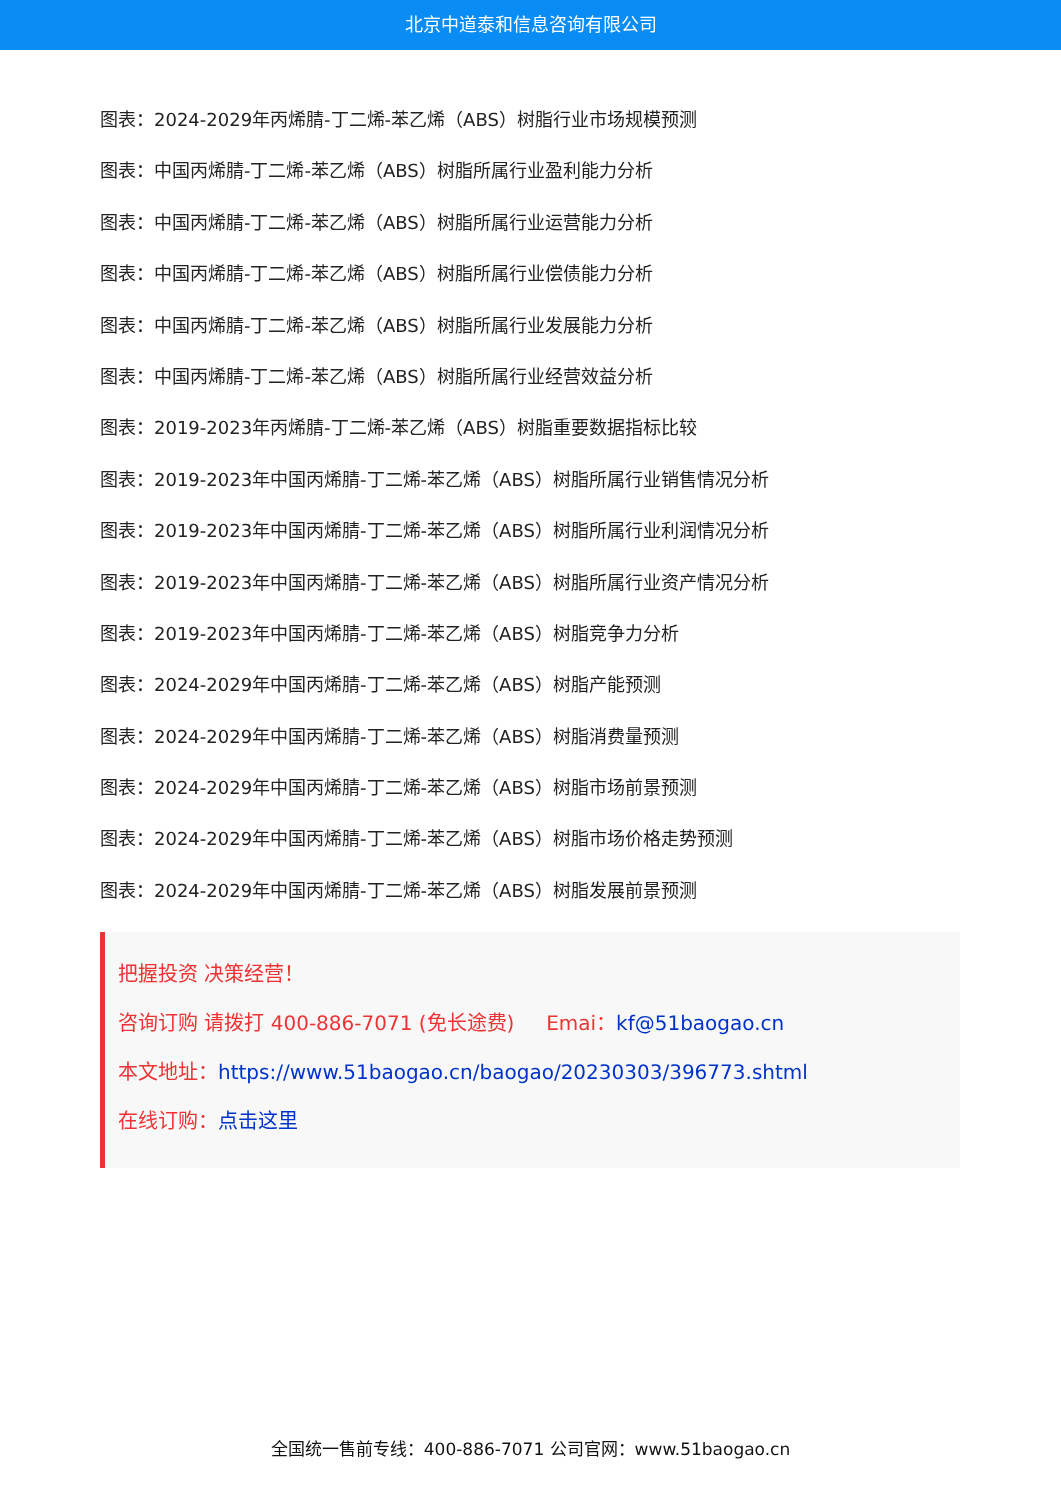北京中道泰和信息咨询有限公司
图表：2024-2029年丙烯腈-丁二烯-苯乙烯（ABS）树脂行业市场规模预测
图表：中国丙烯腈-丁二烯-苯乙烯（ABS）树脂所属行业盈利能力分析
图表：中国丙烯腈-丁二烯-苯乙烯（ABS）树脂所属行业运营能力分析
图表：中国丙烯腈-丁二烯-苯乙烯（ABS）树脂所属行业偿债能力分析
图表：中国丙烯腈-丁二烯-苯乙烯（ABS）树脂所属行业发展能力分析
图表：中国丙烯腈-丁二烯-苯乙烯（ABS）树脂所属行业经营效益分析
图表：2019-2023年丙烯腈-丁二烯-苯乙烯（ABS）树脂重要数据指标比较
图表：2019-2023年中国丙烯腈-丁二烯-苯乙烯（ABS）树脂所属行业销售情况分析
图表：2019-2023年中国丙烯腈-丁二烯-苯乙烯（ABS）树脂所属行业利润情况分析
图表：2019-2023年中国丙烯腈-丁二烯-苯乙烯（ABS）树脂所属行业资产情况分析
图表：2019-2023年中国丙烯腈-丁二烯-苯乙烯（ABS）树脂竞争力分析
图表：2024-2029年中国丙烯腈-丁二烯-苯乙烯（ABS）树脂产能预测
图表：2024-2029年中国丙烯腈-丁二烯-苯乙烯（ABS）树脂消费量预测
图表：2024-2029年中国丙烯腈-丁二烯-苯乙烯（ABS）树脂市场前景预测
图表：2024-2029年中国丙烯腈-丁二烯-苯乙烯（ABS）树脂市场价格走势预测
图表：2024-2029年中国丙烯腈-丁二烯-苯乙烯（ABS）树脂发展前景预测
把握投资 决策经营！
咨询订购 请拨打 400-886-7071 (免长途费) Emai：kf@51baogao.cn
本文地址：https://www.51baogao.cn/baogao/20230303/396773.shtml
在线订购：点击这里
全国统一售前专线：400-886-7071 公司官网：www.51baogao.cn